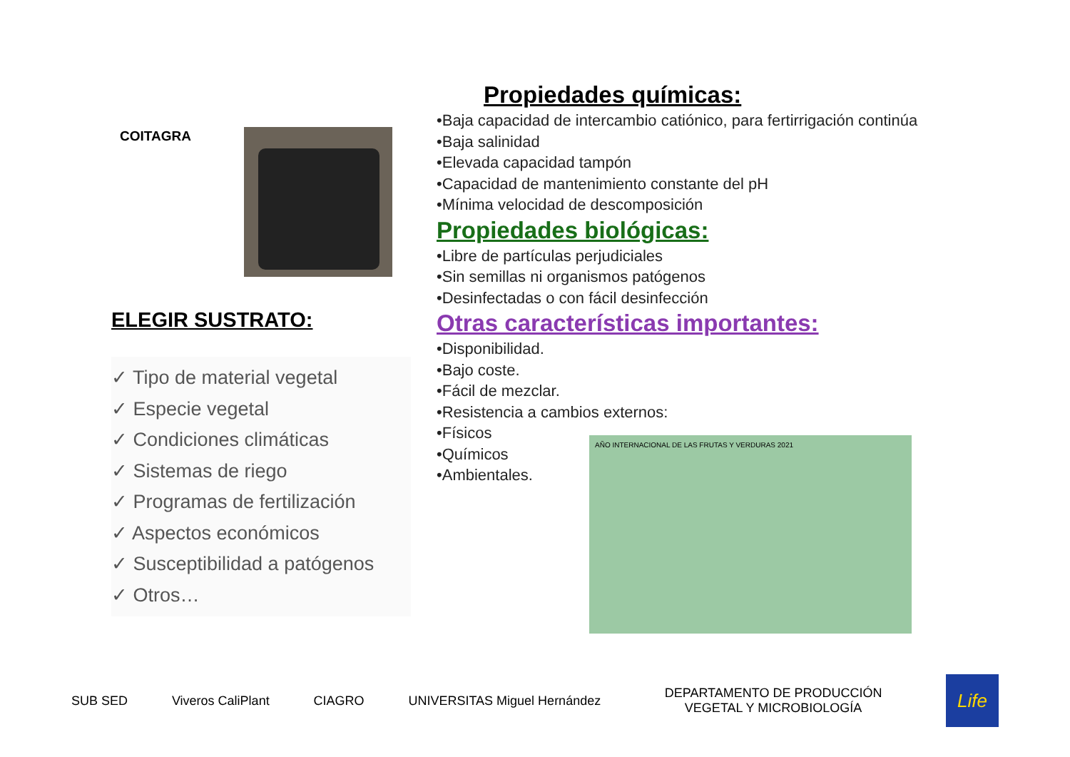COITAGRA
ELEGIR SUSTRATO:
✓ Tipo de material vegetal
✓ Especie vegetal
✓ Condiciones climáticas
✓ Sistemas de riego
✓ Programas de fertilización
✓ Aspectos económicos
✓ Susceptibilidad a patógenos
✓ Otros…
Propiedades químicas:
•Baja capacidad de intercambio catiónico, para fertirrigación continúa
•Baja salinidad
•Elevada capacidad tampón
•Capacidad de mantenimiento constante del pH
•Mínima velocidad de descomposición
Propiedades biológicas:
•Libre de partículas perjudiciales
•Sin semillas ni organismos patógenos
•Desinfectadas o con fácil desinfección
Otras características importantes:
•Disponibilidad.
•Bajo coste.
•Fácil de mezclar.
•Resistencia a cambios externos:
•Físicos
•Químicos
•Ambientales.
AÑO INTERNACIONAL DE LAS FRUTAS Y VERDURAS 2021
SUB SED Viveros CaliPlant CIAGRO UNIVERSITAS Miguel Hernández
DEPARTAMENTO DE PRODUCCIÓN VEGETAL Y MICROBIOLOGÍA
Life